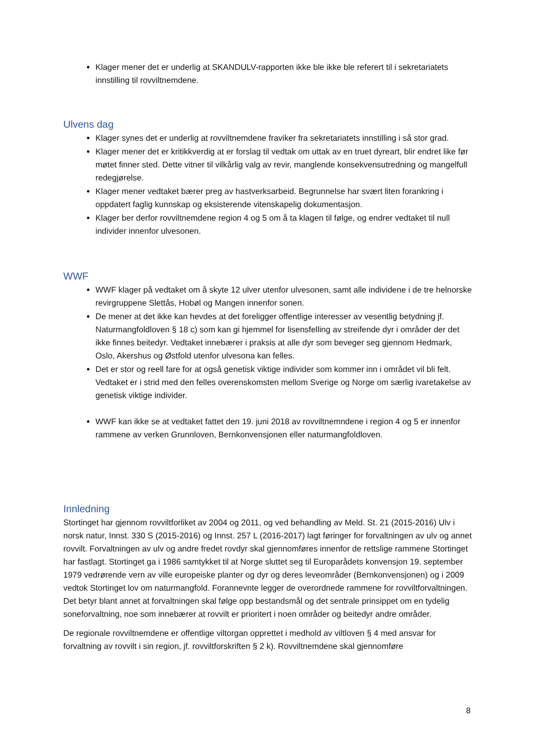Klager mener det er underlig at SKANDULV-rapporten ikke ble ikke ble referert til i sekretariatets innstilling til rovviltnemdene.
Ulvens dag
Klager synes det er underlig at rovviltnemdene fraviker fra sekretariatets innstilling i så stor grad.
Klager mener det er kritikkverdig at er forslag til vedtak om uttak av en truet dyreart, blir endret like før møtet finner sted. Dette vitner til vilkårlig valg av revir, manglende konsekvensutredning og mangelfull redegjørelse.
Klager mener vedtaket bærer preg av hastverksarbeid. Begrunnelse har svært liten forankring i oppdatert faglig kunnskap og eksisterende vitenskapelig dokumentasjon.
Klager ber derfor rovviltnemdene region 4 og 5 om å ta klagen til følge, og endrer vedtaket til null individer innenfor ulvesonen.
WWF
WWF klager på vedtaket om å skyte 12 ulver utenfor ulvesonen, samt alle individene i de tre helnorske revirgruppene Slettås, Hobøl og Mangen innenfor sonen.
De mener at det ikke kan hevdes at det foreligger offentlige interesser av vesentlig betydning jf. Naturmangfoldloven § 18 c) som kan gi hjemmel for lisensfelling av streifende dyr i områder der det ikke finnes beitedyr. Vedtaket innebærer i praksis at alle dyr som beveger seg gjennom Hedmark, Oslo, Akershus og Østfold utenfor ulvesona kan felles.
Det er stor og reell fare for at også genetisk viktige individer som kommer inn i området vil bli felt. Vedtaket er i strid med den felles overenskomsten mellom Sverige og Norge om særlig ivaretakelse av genetisk viktige individer.
WWF kan ikke se at vedtaket fattet den 19. juni 2018 av rovviltnemndene i region 4 og 5 er innenfor rammene av verken Grunnloven, Bernkonvensjonen eller naturmangfoldloven.
Innledning
Stortinget har gjennom rovviltforliket av 2004 og 2011, og ved behandling av Meld. St. 21 (2015-2016) Ulv i norsk natur, Innst. 330 S (2015-2016) og Innst. 257 L (2016-2017) lagt føringer for forvaltningen av ulv og annet rovvilt. Forvaltningen av ulv og andre fredet rovdyr skal gjennomføres innenfor de rettslige rammene Stortinget har fastlagt. Stortinget ga i 1986 samtykket til at Norge sluttet seg til Europarådets konvensjon 19. september 1979 vedrørende vern av ville europeiske planter og dyr og deres leveområder (Bernkonvensjonen) og i 2009 vedtok Stortinget lov om naturmangfold. Forannevnte legger de overordnede rammene for rovviltforvaltningen. Det betyr blant annet at forvaltningen skal følge opp bestandsmål og det sentrale prinsippet om en tydelig soneforvaltning, noe som innebærer at rovvilt er prioritert i noen områder og beitedyr andre områder.
De regionale rovviltnemdene er offentlige viltorgan opprettet i medhold av viltloven § 4 med ansvar for forvaltning av rovvilt i sin region, jf. rovviltforskriften § 2 k). Rovviltnemdene skal gjennomføre
8